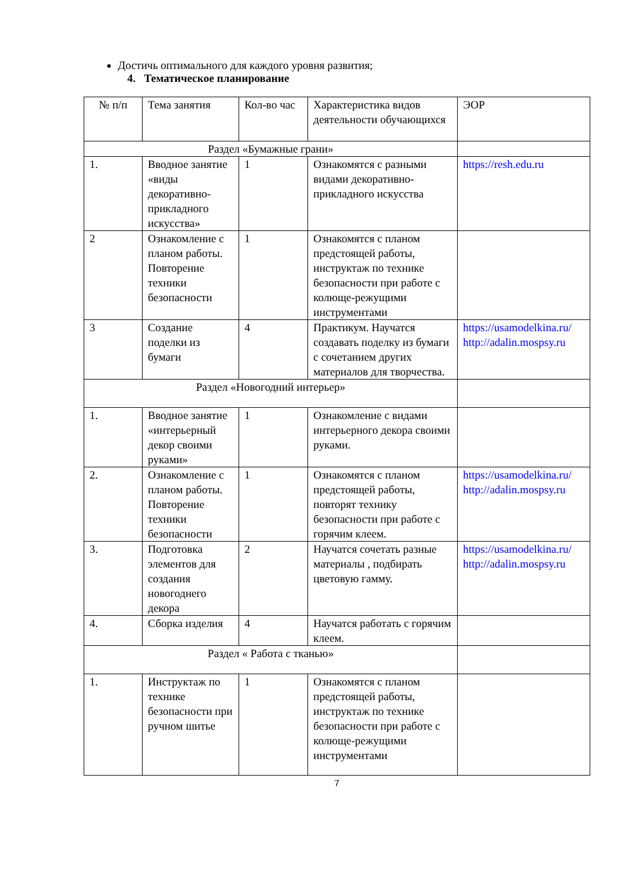Достичь оптимального для каждого уровня развития;
4. Тематическое планирование
| № п/п | Тема занятия | Кол-во час | Характеристика видов деятельности обучающихся | ЭОР |
| Раздел «Бумажные грани» | | | | |
| 1. | Вводное занятие «виды декоративно-прикладного искусства» | 1 | Ознакомятся с разными видами декоративно-прикладного искусства | https://resh.edu.ru |
| 2 | Ознакомление с планом работы. Повторение техники безопасности | 1 | Ознакомятся с планом предстоящей работы, инструктаж по технике безопасности при работе с колюще-режущими инструментами | |
| 3 | Создание поделки из бумаги | 4 | Практикум. Научатся создавать поделку из бумаги с сочетанием других материалов для творчества. | https://usamodelkina.ru/ http://adalin.mospsy.ru |
| Раздел «Новогодний интерьер» | | | | |
| 1. | Вводное занятие «интерьерный декор своими руками» | 1 | Ознакомление с видами интерьерного декора своими руками. | |
| 2. | Ознакомление с планом работы. Повторение техники безопасности | 1 | Ознакомятся с планом предстоящей работы, повторят технику безопасности при работе с горячим клеем. | https://usamodelkina.ru/ http://adalin.mospsy.ru |
| 3. | Подготовка элементов для создания новогоднего декора | 2 | Научатся сочетать разные материалы , подбирать цветовую гамму. | https://usamodelkina.ru/ http://adalin.mospsy.ru |
| 4. | Сборка изделия | 4 | Научатся работать с горячим клеем. | |
| Раздел « Работа с тканью» | | | | |
| 1. | Инструктаж по технике безопасности при ручном шитье | 1 | Ознакомятся с планом предстоящей работы, инструктаж по технике безопасности при работе с колюще-режущими инструментами | |
7